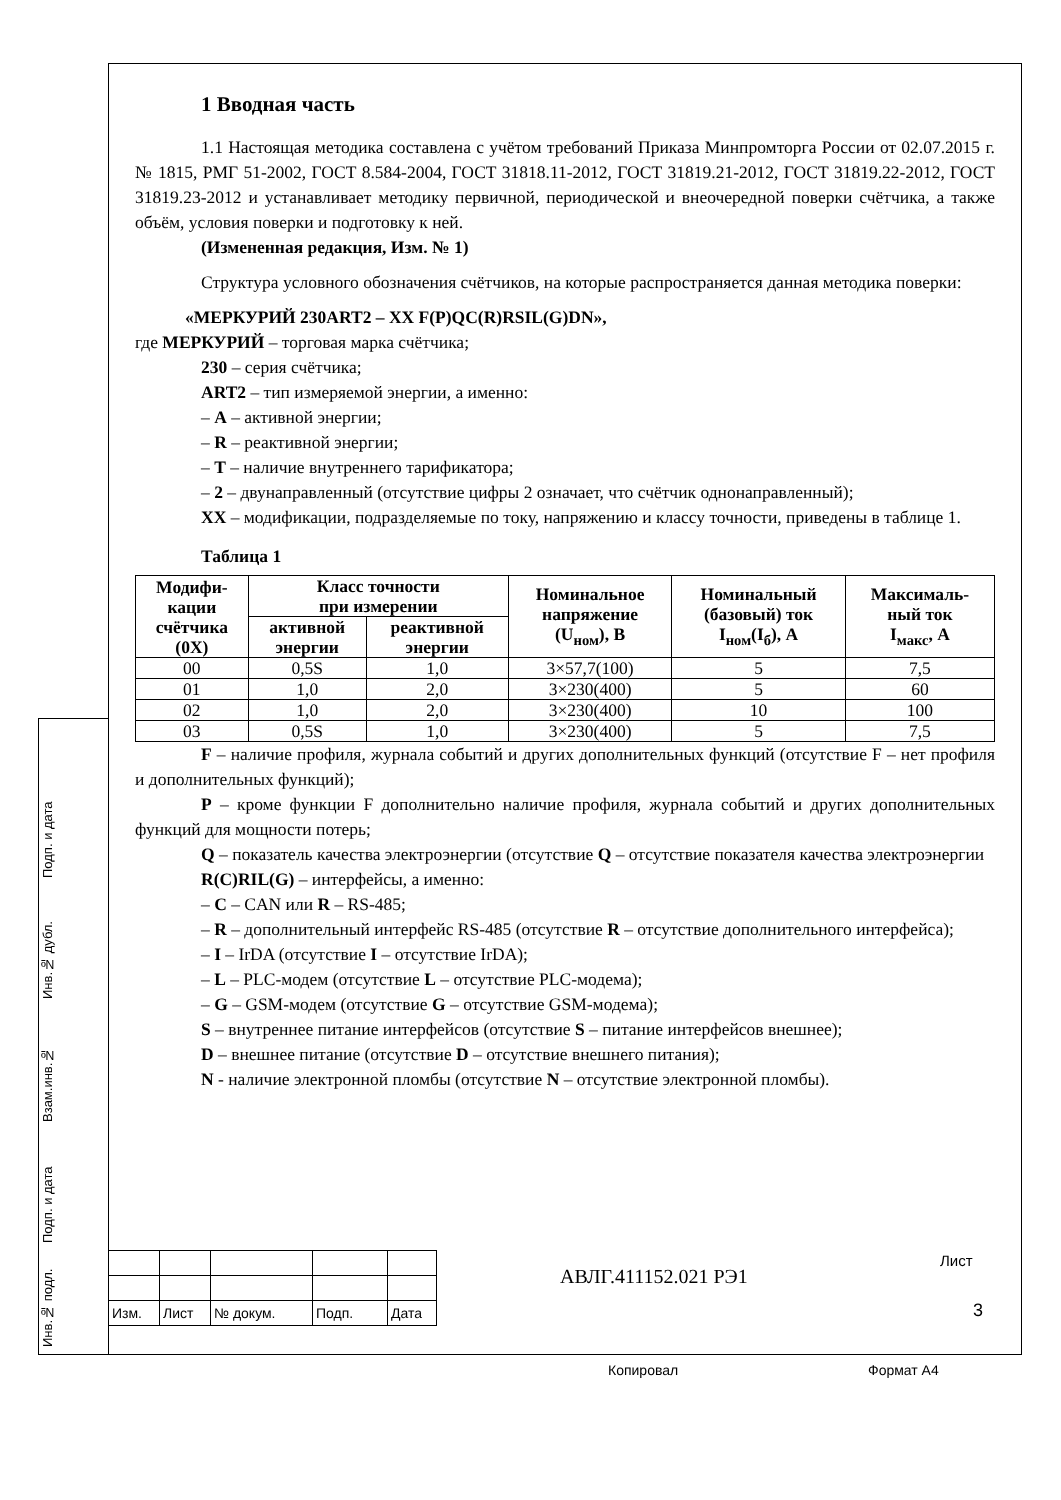Подп. и дата
Инв.№ дубл.
Взам.инв.№
Подп. и дата
Инв.№ подл.
1 Вводная часть
1.1 Настоящая методика составлена с учётом требований Приказа Минпромторга России от 02.07.2015 г. № 1815, РМГ 51-2002, ГОСТ 8.584-2004, ГОСТ 31818.11-2012, ГОСТ 31819.21-2012, ГОСТ 31819.22-2012, ГОСТ 31819.23-2012 и устанавливает методику первичной, периодической и внеочередной поверки счётчика, а также объём, условия поверки и подготовку к ней.
(Измененная редакция, Изм. № 1)
Структура условного обозначения счётчиков, на которые распространяется данная методика поверки:
«МЕРКУРИЙ 230ART2 – XX F(P)QC(R)RSIL(G)DN»,
где МЕРКУРИЙ – торговая марка счётчика;
230 – серия счётчика;
ART2 – тип измеряемой энергии, а именно:
– A – активной энергии;
– R – реактивной энергии;
– T – наличие внутреннего тарификатора;
– 2 – двунаправленный (отсутствие цифры 2 означает, что счётчик однонаправленный);
XX – модификации, подразделяемые по току, напряжению и классу точности, приведены в таблице 1.
Таблица 1
| Модифи- кации счётчика (0X) | Класс точности при измерении | | Номинальное напряжение (U<sub>ном</sub>), В | Номинальный (базовый) ток I<sub>ном</sub>(I<sub>б</sub>), А | Максималь- ный ток I<sub>макс</sub>, А |
| --- | --- | --- | --- | --- | --- |
| | активной энергии | реактивной энергии | | | |
| 00 | 0,5S | 1,0 | 3×57,7(100) | 5 | 7,5 |
| 01 | 1,0 | 2,0 | 3×230(400) | 5 | 60 |
| 02 | 1,0 | 2,0 | 3×230(400) | 10 | 100 |
| 03 | 0,5S | 1,0 | 3×230(400) | 5 | 7,5 |
F – наличие профиля, журнала событий и других дополнительных функций (отсутствие F – нет профиля и дополнительных функций);
P – кроме функции F дополнительно наличие профиля, журнала событий и других дополнительных функций для мощности потерь;
Q – показатель качества электроэнергии (отсутствие Q – отсутствие показателя качества электроэнергии
R(C)RIL(G) – интерфейсы, а именно:
– C – CAN или R – RS-485;
– R – дополнительный интерфейс RS-485 (отсутствие R – отсутствие дополнительного интерфейса);
– I – IrDA (отсутствие I – отсутствие IrDA);
– L – PLC-модем (отсутствие L – отсутствие PLC-модема);
– G – GSM-модем (отсутствие G – отсутствие GSM-модема);
S – внутреннее питание интерфейсов (отсутствие S – питание интерфейсов внешнее);
D – внешнее питание (отсутствие D – отсутствие внешнего питания);
N - наличие электронной пломбы (отсутствие N – отсутствие электронной пломбы).
| Изм. | Лист | № докум. | Подп. | Дата |
АВЛГ.411152.021 РЭ1
Лист
3
Копировал Формат А4